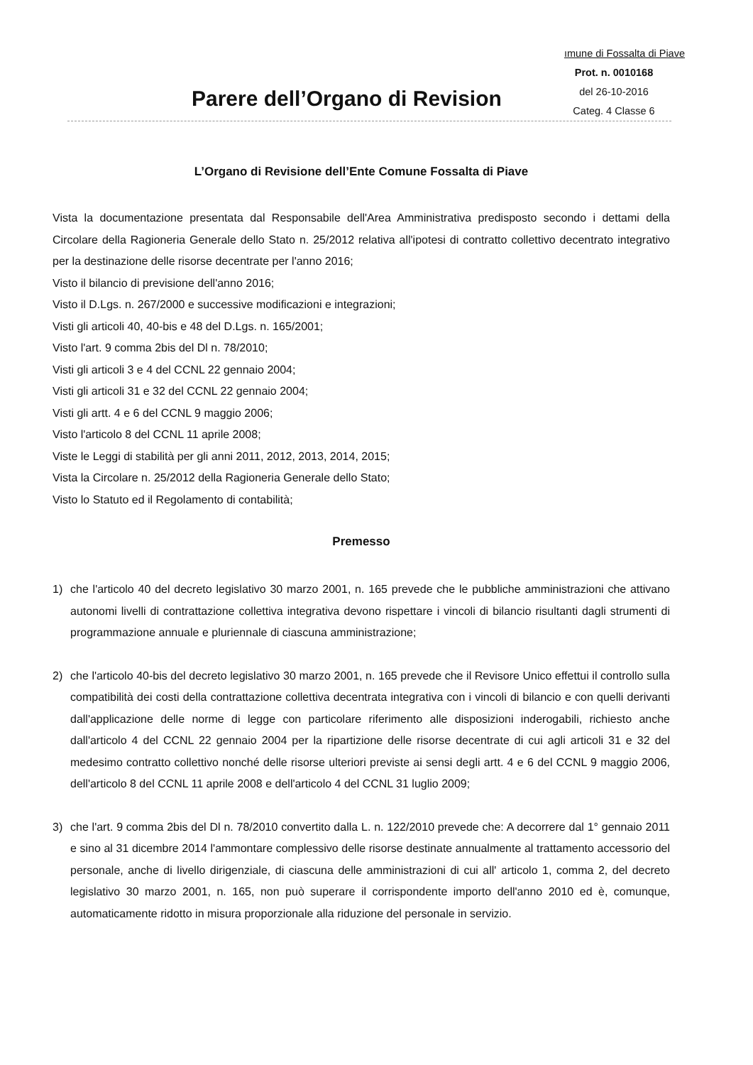ımune di Fossalta di Piave
Prot. n. 0010168
del 26-10-2016
Categ. 4 Classe 6
Parere dell’Organo di Revision
L’Organo di Revisione dell’Ente Comune Fossalta di Piave
Vista la documentazione presentata dal Responsabile dell'Area Amministrativa predisposto secondo i dettami della Circolare della Ragioneria Generale dello Stato n. 25/2012 relativa all'ipotesi di contratto collettivo decentrato integrativo per la destinazione delle risorse decentrate per l'anno 2016;
Visto il bilancio di previsione dell'anno 2016;
Visto il D.Lgs. n. 267/2000 e successive modificazioni e integrazioni;
Visti gli articoli 40, 40-bis e 48 del D.Lgs. n. 165/2001;
Visto l'art. 9 comma 2bis del Dl n. 78/2010;
Visti gli articoli 3 e 4 del CCNL 22 gennaio 2004;
Visti gli articoli 31 e 32 del CCNL 22 gennaio 2004;
Visti gli artt. 4 e 6 del CCNL 9 maggio 2006;
Visto l'articolo 8 del CCNL 11 aprile 2008;
Viste le Leggi di stabilità per gli anni 2011, 2012, 2013, 2014, 2015;
Vista la Circolare n. 25/2012 della Ragioneria Generale dello Stato;
Visto lo Statuto ed il Regolamento di contabilità;
Premesso
1) che l'articolo 40 del decreto legislativo 30 marzo 2001, n. 165 prevede che le pubbliche amministrazioni che attivano autonomi livelli di contrattazione collettiva integrativa devono rispettare i vincoli di bilancio risultanti dagli strumenti di programmazione annuale e pluriennale di ciascuna amministrazione;
2) che l'articolo 40-bis del decreto legislativo 30 marzo 2001, n. 165 prevede che il Revisore Unico effettui il controllo sulla compatibilità dei costi della contrattazione collettiva decentrata integrativa con i vincoli di bilancio e con quelli derivanti dall'applicazione delle norme di legge con particolare riferimento alle disposizioni inderogabili, richiesto anche dall'articolo 4 del CCNL 22 gennaio 2004 per la ripartizione delle risorse decentrate di cui agli articoli 31 e 32 del medesimo contratto collettivo nonché delle risorse ulteriori previste ai sensi degli artt. 4 e 6 del CCNL 9 maggio 2006, dell'articolo 8 del CCNL 11 aprile 2008 e dell'articolo 4 del CCNL 31 luglio 2009;
3) che l'art. 9 comma 2bis del Dl n. 78/2010 convertito dalla L. n. 122/2010 prevede che: A decorrere dal 1° gennaio 2011 e sino al 31 dicembre 2014 l'ammontare complessivo delle risorse destinate annualmente al trattamento accessorio del personale, anche di livello dirigenziale, di ciascuna delle amministrazioni di cui all' articolo 1, comma 2, del decreto legislativo 30 marzo 2001, n. 165, non può superare il corrispondente importo dell'anno 2010 ed è, comunque, automaticamente ridotto in misura proporzionale alla riduzione del personale in servizio.